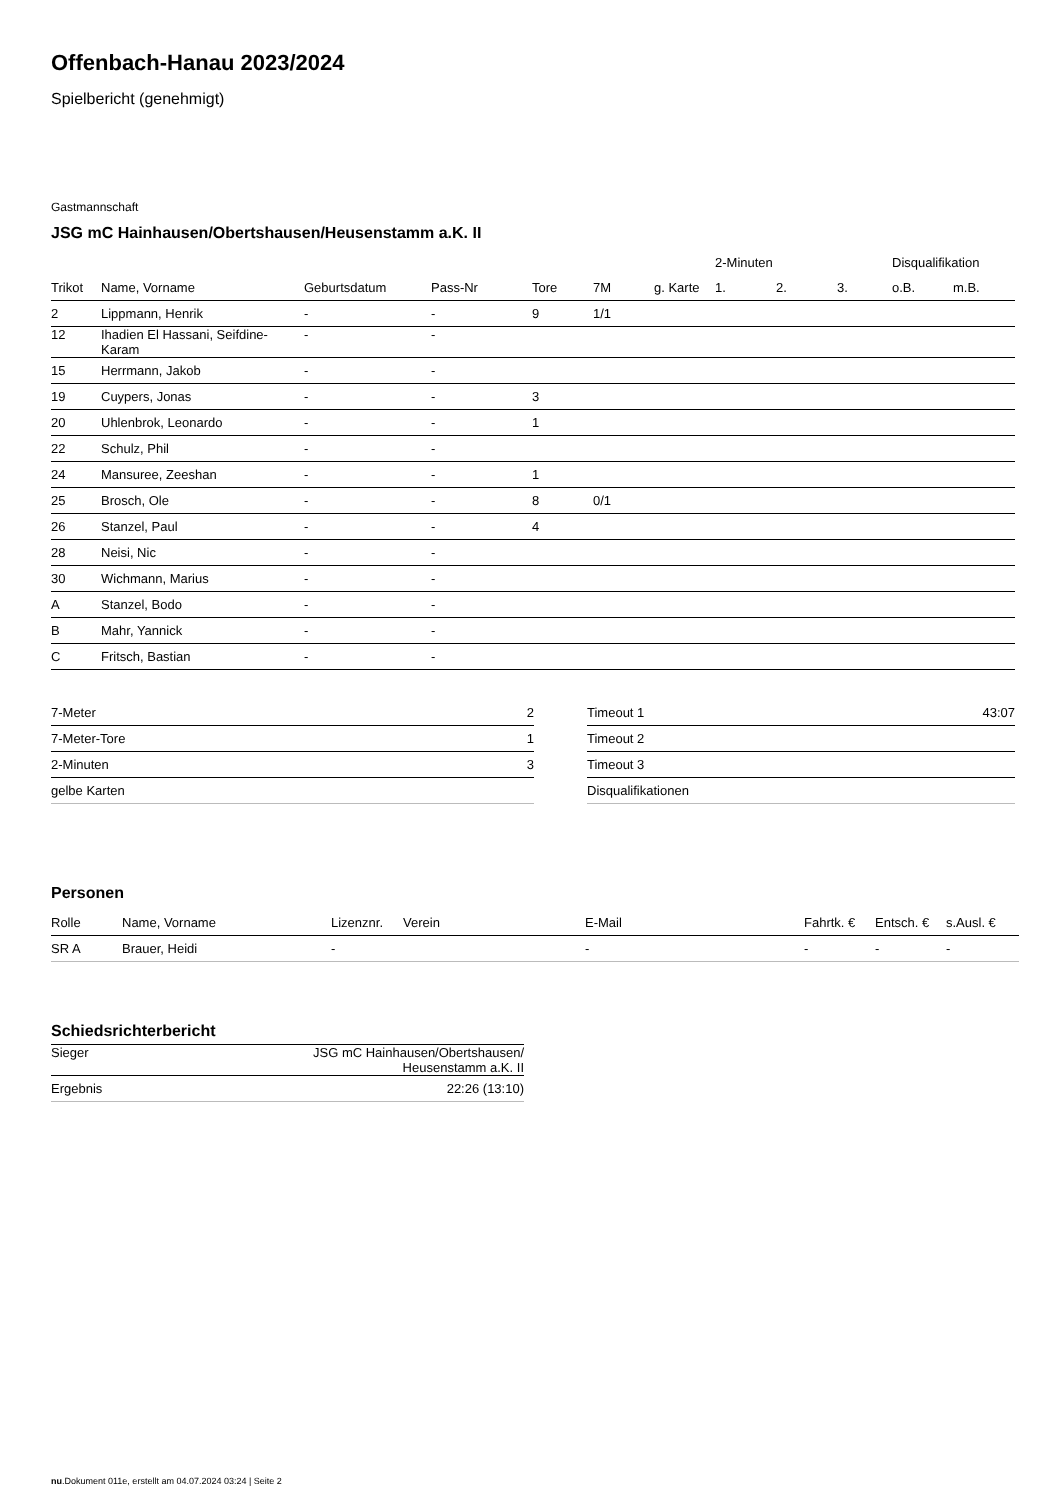Offenbach-Hanau 2023/2024
Spielbericht (genehmigt)
Gastmannschaft
JSG mC Hainhausen/Obertshausen/Heusenstamm a.K. II
| | | | | | | | 2-Minuten | | | Disqualifikation | |
| --- | --- | --- | --- | --- | --- | --- | --- | --- | --- | --- | --- |
| Trikot | Name, Vorname | Geburtsdatum | Pass-Nr | Tore | 7M | g. Karte | 1. | 2. | 3. | o.B. | m.B. |
| 2 | Lippmann, Henrik | - | - | 9 | 1/1 | | | | | | |
| 12 | Ihadien El Hassani, Seifdine- Karam | - | - | | | | | | | | |
| 15 | Herrmann, Jakob | - | - | | | | | | | | |
| 19 | Cuypers, Jonas | - | - | 3 | | | | | | | |
| 20 | Uhlenbrok, Leonardo | - | - | 1 | | | | | | | |
| 22 | Schulz, Phil | - | - | | | | | | | | |
| 24 | Mansuree, Zeeshan | - | - | 1 | | | | | | | |
| 25 | Brosch, Ole | - | - | 8 | 0/1 | | | | | | |
| 26 | Stanzel, Paul | - | - | 4 | | | | | | | |
| 28 | Neisi, Nic | - | - | | | | | | | | |
| 30 | Wichmann, Marius | - | - | | | | | | | | |
| A | Stanzel, Bodo | - | - | | | | | | | | |
| B | Mahr, Yannick | - | - | | | | | | | | |
| C | Fritsch, Bastian | - | - | | | | | | | | |
| 7-Meter | 2 |
| 7-Meter-Tore | 1 |
| 2-Minuten | 3 |
| gelbe Karten | |
| Timeout 1 | 43:07 |
| Timeout 2 | |
| Timeout 3 | |
| Disqualifikationen | |
Personen
| Rolle | Name, Vorname | Lizenznr. | Verein | E-Mail | Fahrtk. € | Entsch. € | s.Ausl. € |
| --- | --- | --- | --- | --- | --- | --- | --- |
| SR A | Brauer, Heidi | - | | - | - | - | - |
Schiedsrichterbericht
| Sieger | JSG mC Hainhausen/Obertshausen/ Heusenstamm a.K. II |
| Ergebnis | 22:26 (13:10) |
nu.Dokument 011e, erstellt am 04.07.2024 03:24 | Seite 2